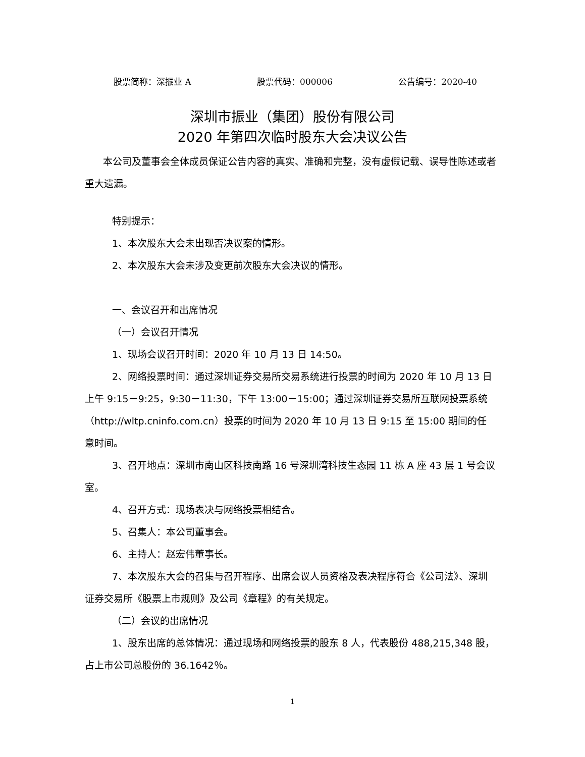股票简称：深振业 A 股票代码：000006 公告编号：2020-40
深圳市振业（集团）股份有限公司
2020 年第四次临时股东大会决议公告
本公司及董事会全体成员保证公告内容的真实、准确和完整，没有虚假记载、误导性陈述或者重大遗漏。
特别提示：
1、本次股东大会未出现否决议案的情形。
2、本次股东大会未涉及变更前次股东大会决议的情形。
一、会议召开和出席情况
（一）会议召开情况
1、现场会议召开时间：2020 年 10 月 13 日 14:50。
2、网络投票时间：通过深圳证券交易所交易系统进行投票的时间为 2020 年 10 月 13 日上午 9:15－9:25，9:30－11:30，下午 13:00－15:00；通过深圳证券交易所互联网投票系统（http://wltp.cninfo.com.cn）投票的时间为 2020 年 10 月 13 日 9:15 至 15:00 期间的任意时间。
3、召开地点：深圳市南山区科技南路 16 号深圳湾科技生态园 11 栋 A 座 43 层 1 号会议室。
4、召开方式：现场表决与网络投票相结合。
5、召集人：本公司董事会。
6、主持人：赵宏伟董事长。
7、本次股东大会的召集与召开程序、出席会议人员资格及表决程序符合《公司法》、深圳证券交易所《股票上市规则》及公司《章程》的有关规定。
（二）会议的出席情况
1、股东出席的总体情况：通过现场和网络投票的股东 8 人，代表股份 488,215,348 股，占上市公司总股份的 36.1642％。
1